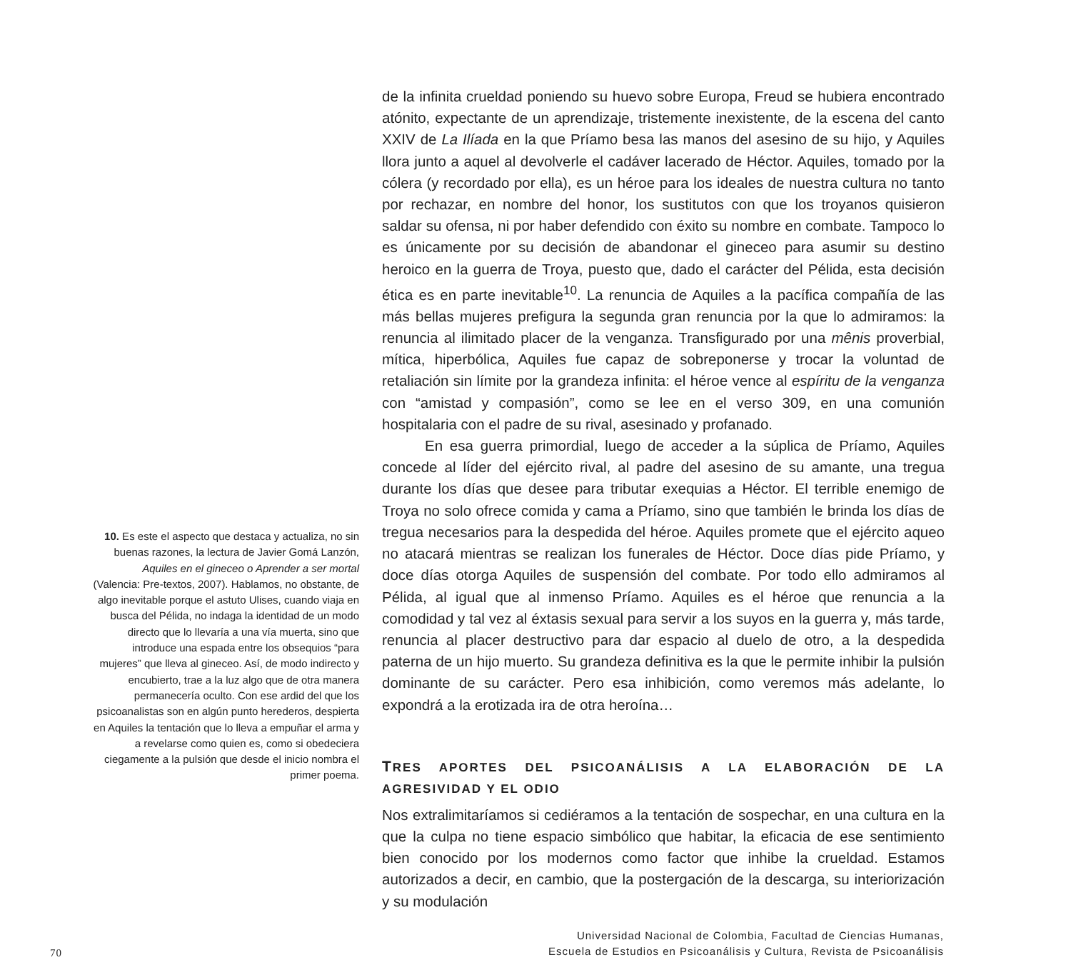10. Es este el aspecto que destaca y actualiza, no sin buenas razones, la lectura de Javier Gomá Lanzón, Aquiles en el gineceo o Aprender a ser mortal (Valencia: Pre-textos, 2007). Hablamos, no obstante, de algo inevitable porque el astuto Ulises, cuando viaja en busca del Pélida, no indaga la identidad de un modo directo que lo llevaría a una vía muerta, sino que introduce una espada entre los obsequios “para mujeres” que lleva al gineceo. Así, de modo indirecto y encubierto, trae a la luz algo que de otra manera permanecería oculto. Con ese ardid del que los psicoanalistas son en algún punto herederos, despierta en Aquiles la tentación que lo lleva a empuñar el arma y a revelarse como quien es, como si obedeciera ciegamente a la pulsión que desde el inicio nombra el primer poema.
de la infinita crueldad poniendo su huevo sobre Europa, Freud se hubiera encontrado atónito, expectante de un aprendizaje, tristemente inexistente, de la escena del canto XXIV de La Ilíada en la que Príamo besa las manos del asesino de su hijo, y Aquiles llora junto a aquel al devolverle el cadáver lacerado de Héctor. Aquiles, tomado por la cólera (y recordado por ella), es un héroe para los ideales de nuestra cultura no tanto por rechazar, en nombre del honor, los sustitutos con que los troyanos quisieron saldar su ofensa, ni por haber defendido con éxito su nombre en combate. Tampoco lo es únicamente por su decisión de abandonar el gineceo para asumir su destino heroico en la guerra de Troya, puesto que, dado el carácter del Pélida, esta decisión ética es en parte inevitable<sup>10</sup>. La renuncia de Aquiles a la pacífica compañía de las más bellas mujeres prefigura la segunda gran renuncia por la que lo admiramos: la renuncia al ilimitado placer de la venganza. Transfigurado por una mênis proverbial, mítica, hiperbólica, Aquiles fue capaz de sobreponerse y trocar la voluntad de retaliación sin límite por la grandeza infinita: el héroe vence al espíritu de la venganza con “amistad y compasión”, como se lee en el verso 309, en una comunión hospitalaria con el padre de su rival, asesinado y profanado.
En esa guerra primordial, luego de acceder a la súplica de Príamo, Aquiles concede al líder del ejército rival, al padre del asesino de su amante, una tregua durante los días que desee para tributar exequias a Héctor. El terrible enemigo de Troya no solo ofrece comida y cama a Príamo, sino que también le brinda los días de tregua necesarios para la despedida del héroe. Aquiles promete que el ejército aqueo no atacará mientras se realizan los funerales de Héctor. Doce días pide Príamo, y doce días otorga Aquiles de suspensión del combate. Por todo ello admiramos al Pélida, al igual que al inmenso Príamo. Aquiles es el héroe que renuncia a la comodidad y tal vez al éxtasis sexual para servir a los suyos en la guerra y, más tarde, renuncia al placer destructivo para dar espacio al duelo de otro, a la despedida paterna de un hijo muerto. Su grandeza definitiva es la que le permite inhibir la pulsión dominante de su carácter. Pero esa inhibición, como veremos más adelante, lo expondrá a la erotizada ira de otra heroína…
TRES APORTES DEL PSICOANÁLISIS A LA ELABORACIÓN DE LA AGRESIVIDAD Y EL ODIO
Nos extralimitaríamos si cediéramos a la tentación de sospechar, en una cultura en la que la culpa no tiene espacio simbólico que habitar, la eficacia de ese sentimiento bien conocido por los modernos como factor que inhibe la crueldad. Estamos autorizados a decir, en cambio, que la postergación de la descarga, su interiorización y su modulación
70 Universidad Nacional de Colombia, Facultad de Ciencias Humanas,
Escuela de Estudios en Psicoanálisis y Cultura, Revista de Psicoanálisis